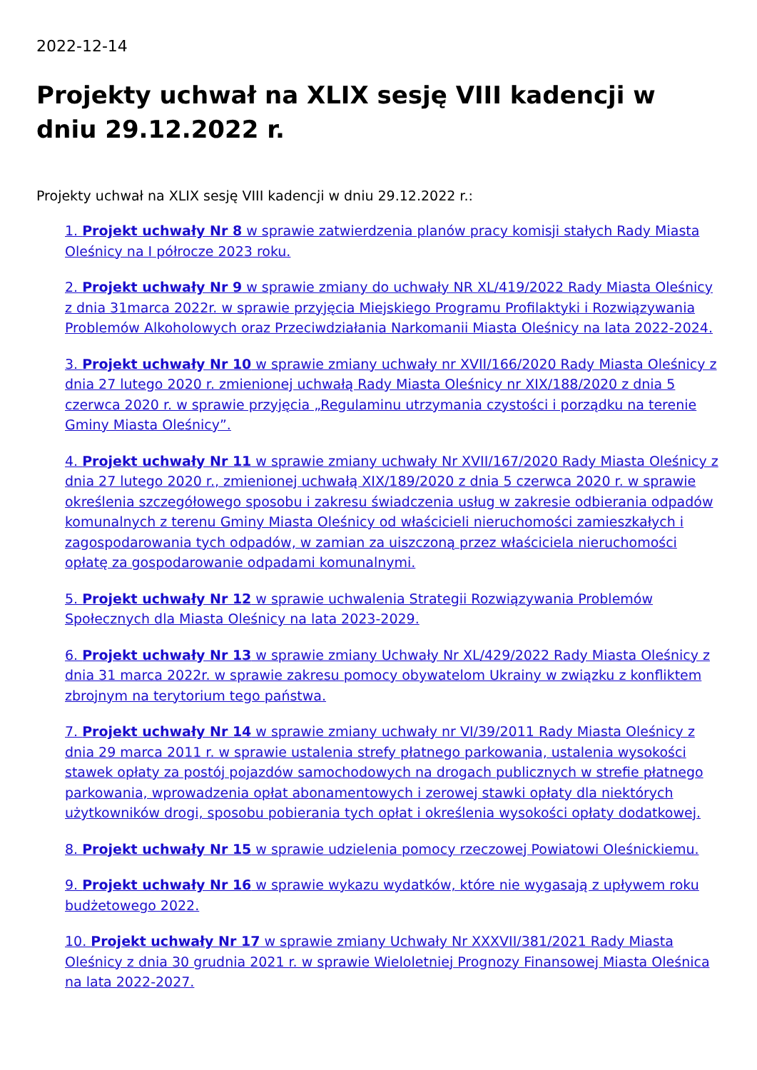2022-12-14
Projekty uchwał na XLIX sesję VIII kadencji w dniu 29.12.2022 r.
Projekty uchwał na XLIX sesję VIII kadencji w dniu 29.12.2022 r.:
1. Projekt uchwały Nr 8 w sprawie zatwierdzenia planów pracy komisji stałych Rady Miasta Oleśnicy na I półrocze 2023 roku.
2. Projekt uchwały Nr 9 w sprawie zmiany do uchwały NR XL/419/2022 Rady Miasta Oleśnicy z dnia 31marca 2022r. w sprawie przyjęcia Miejskiego Programu Profilaktyki i Rozwiązywania Problemów Alkoholowych oraz Przeciwdziałania Narkomanii Miasta Oleśnicy na lata 2022-2024.
3. Projekt uchwały Nr 10 w sprawie zmiany uchwały nr XVII/166/2020 Rady Miasta Oleśnicy z dnia 27 lutego 2020 r. zmienionej uchwałą Rady Miasta Oleśnicy nr XIX/188/2020 z dnia 5 czerwca 2020 r. w sprawie przyjęcia „Regulaminu utrzymania czystości i porządku na terenie Gminy Miasta Oleśnicy”.
4. Projekt uchwały Nr 11 w sprawie zmiany uchwały Nr XVII/167/2020 Rady Miasta Oleśnicy z dnia 27 lutego 2020 r., zmienionej uchwałą XIX/189/2020 z dnia 5 czerwca 2020 r. w sprawie określenia szczegółowego sposobu i zakresu świadczenia usług w zakresie odbierania odpadów komunalnych z terenu Gminy Miasta Oleśnicy od właścicieli nieruchomości zamieszkałych i zagospodarowania tych odpadów, w zamian za uiszczoną przez właściciela nieruchomości opłatę za gospodarowanie odpadami komunalnymi.
5. Projekt uchwały Nr 12 w sprawie uchwalenia Strategii Rozwiązywania Problemów Społecznych dla Miasta Oleśnicy na lata 2023-2029.
6. Projekt uchwały Nr 13 w sprawie zmiany Uchwały Nr XL/429/2022 Rady Miasta Oleśnicy z dnia 31 marca 2022r. w sprawie zakresu pomocy obywatelom Ukrainy w związku z konfliktem zbrojnym na terytorium tego państwa.
7. Projekt uchwały Nr 14 w sprawie zmiany uchwały nr VI/39/2011 Rady Miasta Oleśnicy z dnia 29 marca 2011 r. w sprawie ustalenia strefy płatnego parkowania, ustalenia wysokości stawek opłaty za postój pojazdów samochodowych na drogach publicznych w strefie płatnego parkowania, wprowadzenia opłat abonamentowych i zerowej stawki opłaty dla niektórych użytkowników drogi, sposobu pobierania tych opłat i określenia wysokości opłaty dodatkowej.
8. Projekt uchwały Nr 15 w sprawie udzielenia pomocy rzeczowej Powiatowi Oleśnickiemu.
9. Projekt uchwały Nr 16 w sprawie wykazu wydatków, które nie wygasają z upływem roku budżetowego 2022.
10. Projekt uchwały Nr 17 w sprawie zmiany Uchwały Nr XXXVII/381/2021 Rady Miasta Oleśnicy z dnia 30 grudnia 2021 r. w sprawie Wieloletniej Prognozy Finansowej Miasta Oleśnica na lata 2022-2027.